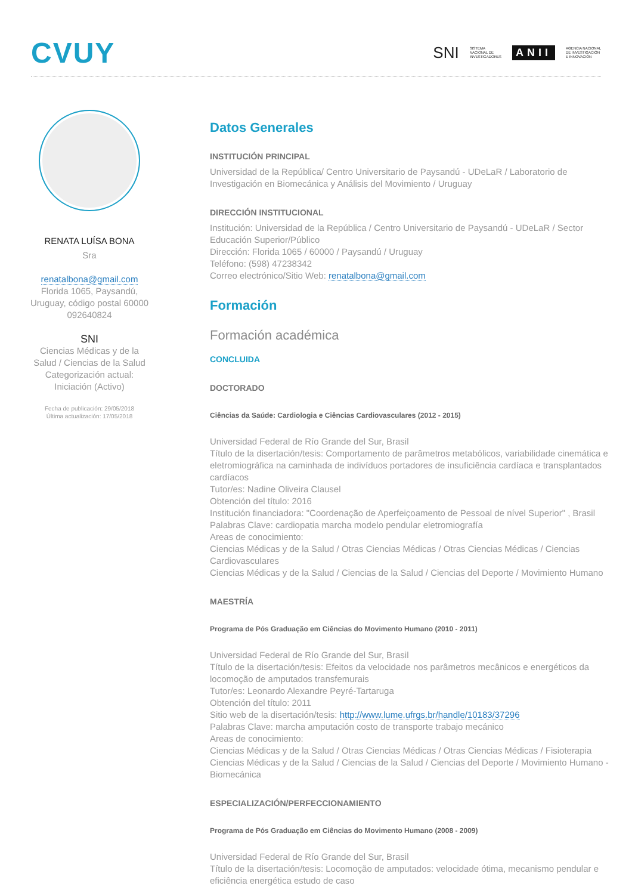CVUY
SNI SISTEMA
NACIONAL DE
INVESTIGADORES ANII AGENCIA NACIONAL
DE INVESTIGACIÓN
E INNOVACIÓN
RENATA LUÍSA BONA
Sra
renatalbona@gmail.com
Florida 1065, Paysandú, Uruguay, código postal 60000
092640824
SNI
Ciencias Médicas y de la Salud / Ciencias de la Salud
Categorización actual: Iniciación (Activo)
Fecha de publicación: 29/05/2018
Última actualización: 17/05/2018
Datos Generales
INSTITUCIÓN PRINCIPAL
Universidad de la República/ Centro Universitario de Paysandú - UDeLaR / Laboratorio de Investigación en Biomecánica y Análisis del Movimiento / Uruguay
DIRECCIÓN INSTITUCIONAL
Institución: Universidad de la República / Centro Universitario de Paysandú - UDeLaR / Sector Educación Superior/Público
Dirección: Florida 1065 / 60000 / Paysandú / Uruguay
Teléfono: (598) 47238342
Correo electrónico/Sitio Web: renatalbona@gmail.com
Formación
Formación académica
CONCLUIDA
DOCTORADO
Ciências da Saúde: Cardiologia e Ciências Cardiovasculares (2012 - 2015)
Universidad Federal de Río Grande del Sur, Brasil
Título de la disertación/tesis: Comportamento de parâmetros metabólicos, variabilidade cinemática e eletromiográfica na caminhada de indivíduos portadores de insuficiência cardíaca e transplantados cardíacos
Tutor/es: Nadine Oliveira Clausel
Obtención del título: 2016
Institución financiadora: "Coordenação de Aperfeiçoamento de Pessoal de nível Superior" , Brasil
Palabras Clave: cardiopatia marcha modelo pendular eletromiografía
Areas de conocimiento:
Ciencias Médicas y de la Salud / Otras Ciencias Médicas / Otras Ciencias Médicas / Ciencias Cardiovasculares
Ciencias Médicas y de la Salud / Ciencias de la Salud / Ciencias del Deporte / Movimiento Humano
MAESTRÍA
Programa de Pós Graduação em Ciências do Movimento Humano (2010 - 2011)
Universidad Federal de Río Grande del Sur, Brasil
Título de la disertación/tesis: Efeitos da velocidade nos parâmetros mecânicos e energéticos da locomoção de amputados transfemurais
Tutor/es: Leonardo Alexandre Peyré-Tartaruga
Obtención del título: 2011
Sitio web de la disertación/tesis: http://www.lume.ufrgs.br/handle/10183/37296
Palabras Clave: marcha amputación costo de transporte trabajo mecánico
Areas de conocimiento:
Ciencias Médicas y de la Salud / Otras Ciencias Médicas / Otras Ciencias Médicas / Fisioterapia
Ciencias Médicas y de la Salud / Ciencias de la Salud / Ciencias del Deporte / Movimiento Humano - Biomecánica
ESPECIALIZACIÓN/PERFECCIONAMIENTO
Programa de Pós Graduação em Ciências do Movimento Humano (2008 - 2009)
Universidad Federal de Río Grande del Sur, Brasil
Título de la disertación/tesis: Locomoção de amputados: velocidade ótima, mecanismo pendular e eficiência energética estudo de caso